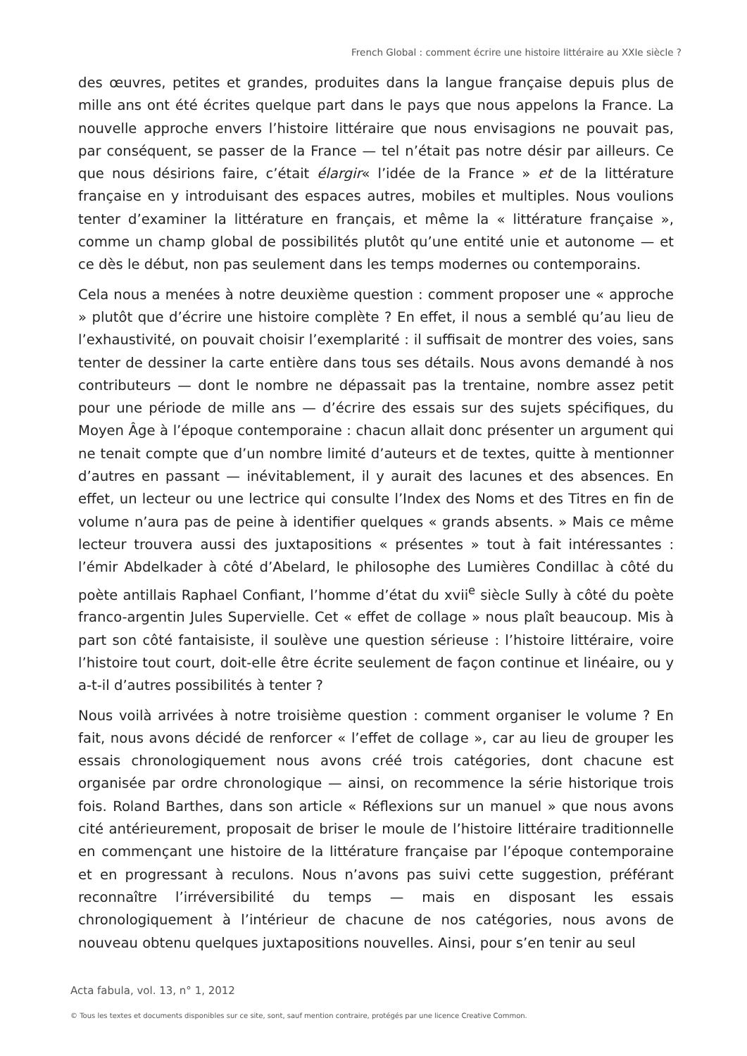French Global : comment écrire une histoire littéraire au XXIe siècle ?
des œuvres, petites et grandes, produites dans la langue française depuis plus de mille ans ont été écrites quelque part dans le pays que nous appelons la France. La nouvelle approche envers l’histoire littéraire que nous envisagions ne pouvait pas, par conséquent, se passer de la France — tel n’était pas notre désir par ailleurs. Ce que nous désirions faire, c’était élargir« l’idée de la France » et de la littérature française en y introduisant des espaces autres, mobiles et multiples. Nous voulions tenter d’examiner la littérature en français, et même la « littérature française », comme un champ global de possibilités plutôt qu’une entité unie et autonome — et ce dès le début, non pas seulement dans les temps modernes ou contemporains.
Cela nous a menées à notre deuxième question : comment proposer une « approche » plutôt que d’écrire une histoire complète ? En effet, il nous a semblé qu’au lieu de l’exhaustivité, on pouvait choisir l’exemplarité : il suffisait de montrer des voies, sans tenter de dessiner la carte entière dans tous ses détails. Nous avons demandé à nos contributeurs — dont le nombre ne dépassait pas la trentaine, nombre assez petit pour une période de mille ans — d’écrire des essais sur des sujets spécifiques, du Moyen Âge à l’époque contemporaine : chacun allait donc présenter un argument qui ne tenait compte que d’un nombre limité d’auteurs et de textes, quitte à mentionner d’autres en passant — inévitablement, il y aurait des lacunes et des absences. En effet, un lecteur ou une lectrice qui consulte l’Index des Noms et des Titres en fin de volume n’aura pas de peine à identifier quelques « grands absents. » Mais ce même lecteur trouvera aussi des juxtapositions « présentes » tout à fait intéressantes : l’émir Abdelkader à côté d’Abelard, le philosophe des Lumières Condillac à côté du poète antillais Raphael Confiant, l’homme d’état du xvii<sup>e</sup> siècle Sully à côté du poète franco-argentin Jules Supervielle. Cet « effet de collage » nous plaît beaucoup. Mis à part son côté fantaisiste, il soulève une question sérieuse : l’histoire littéraire, voire l’histoire tout court, doit-elle être écrite seulement de façon continue et linéaire, ou y a-t-il d’autres possibilités à tenter ?
Nous voilà arrivées à notre troisième question : comment organiser le volume ? En fait, nous avons décidé de renforcer « l’effet de collage », car au lieu de grouper les essais chronologiquement nous avons créé trois catégories, dont chacune est organisée par ordre chronologique — ainsi, on recommence la série historique trois fois. Roland Barthes, dans son article « Réflexions sur un manuel » que nous avons cité antérieurement, proposait de briser le moule de l’histoire littéraire traditionnelle en commençant une histoire de la littérature française par l’époque contemporaine et en progressant à reculons. Nous n’avons pas suivi cette suggestion, préférant reconnaître l’irréversibilité du temps — mais en disposant les essais chronologiquement à l’intérieur de chacune de nos catégories, nous avons de nouveau obtenu quelques juxtapositions nouvelles. Ainsi, pour s’en tenir au seul
Acta fabula, vol. 13, n° 1, 2012
© Tous les textes et documents disponibles sur ce site, sont, sauf mention contraire, protégés par une licence Creative Common.